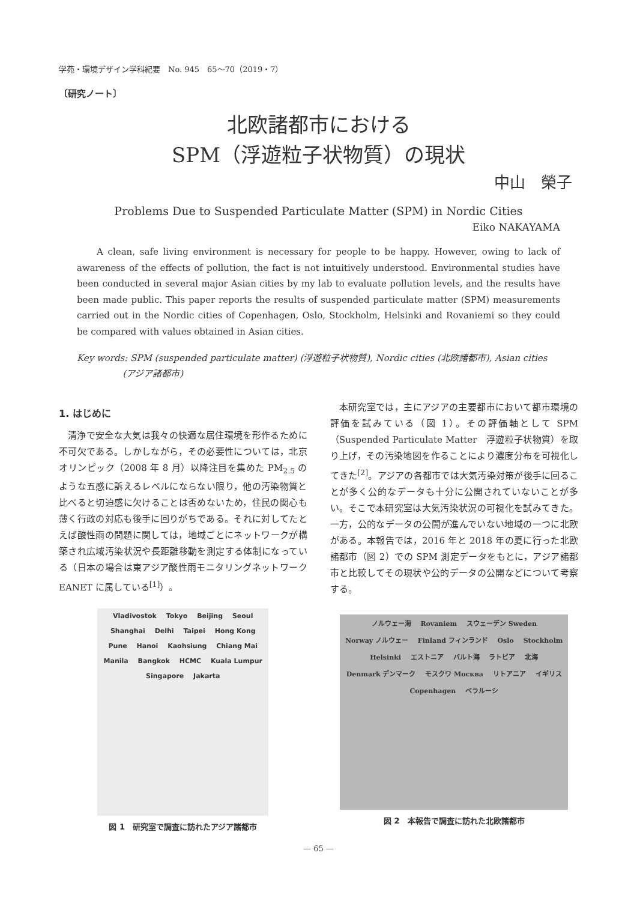学苑・環境デザイン学科紀要　No. 945　65〜70（2019・7）
〔研究ノート〕
北欧諸都市における
SPM（浮遊粒子状物質）の現状
中山　榮子
Problems Due to Suspended Particulate Matter (SPM) in Nordic Cities
Eiko NAKAYAMA
A clean, safe living environment is necessary for people to be happy. However, owing to lack of awareness of the effects of pollution, the fact is not intuitively understood. Environmental studies have been conducted in several major Asian cities by my lab to evaluate pollution levels, and the results have been made public. This paper reports the results of suspended particulate matter (SPM) measurements carried out in the Nordic cities of Copenhagen, Oslo, Stockholm, Helsinki and Rovaniemi so they could be compared with values obtained in Asian cities.
Key words: SPM (suspended particulate matter) (浮遊粒子状物質), Nordic cities (北欧諸都市), Asian cities
(アジア諸都市)
1. はじめに
清浄で安全な大気は我々の快適な居住環境を形作るために不可欠である。しかしながら，その必要性については，北京オリンピック（2008 年 8 月）以降注目を集めた PM<sub>2.5</sub> のような五感に訴えるレベルにならない限り，他の汚染物質と比べると切迫感に欠けることは否めないため，住民の関心も薄く行政の対応も後手に回りがちである。それに対してたとえば酸性雨の問題に関しては，地域ごとにネットワークが構築され広域汚染状況や長距離移動を測定する体制になっている（日本の場合は東アジア酸性雨モニタリングネットワーク EANET に属している<sup>[1]</sup>）。
本研究室では，主にアジアの主要都市において都市環境の評価を試みている（図 1）。その評価軸として SPM（Suspended Particulate Matter　浮遊粒子状物質）を取り上げ，その汚染地図を作ることにより濃度分布を可視化してきた<sup>[2]</sup>。アジアの各都市では大気汚染対策が後手に回ることが多く公的なデータも十分に公開されていないことが多い。そこで本研究室は大気汚染状況の可視化を試みてきた。一方，公的なデータの公開が進んでいない地域の一つに北欧がある。本報告では，2016 年と 2018 年の夏に行った北欧諸都市（図 2）での SPM 測定データをもとに，アジア諸都市と比較してその現状や公的データの公開などについて考察する。
Vladivostok Tokyo Beijing Seoul Shanghai Delhi Taipei Hong Kong Pune Hanoi Kaohsiung Chiang Mai Manila Bangkok HCMC Kuala Lumpur Singapore Jakarta
図 1　研究室で調査に訪れたアジア諸都市
ノルウェー海 Rovaniem スウェーデン Sweden Norway ノルウェー Finland フィンランド Oslo Stockholm Helsinki エストニア バルト海 ラトビア 北海 Denmark デンマーク モスクワ Москва リトアニア イギリス Copenhagen ベラルーシ
図 2　本報告で調査に訪れた北欧諸都市
— 65 —